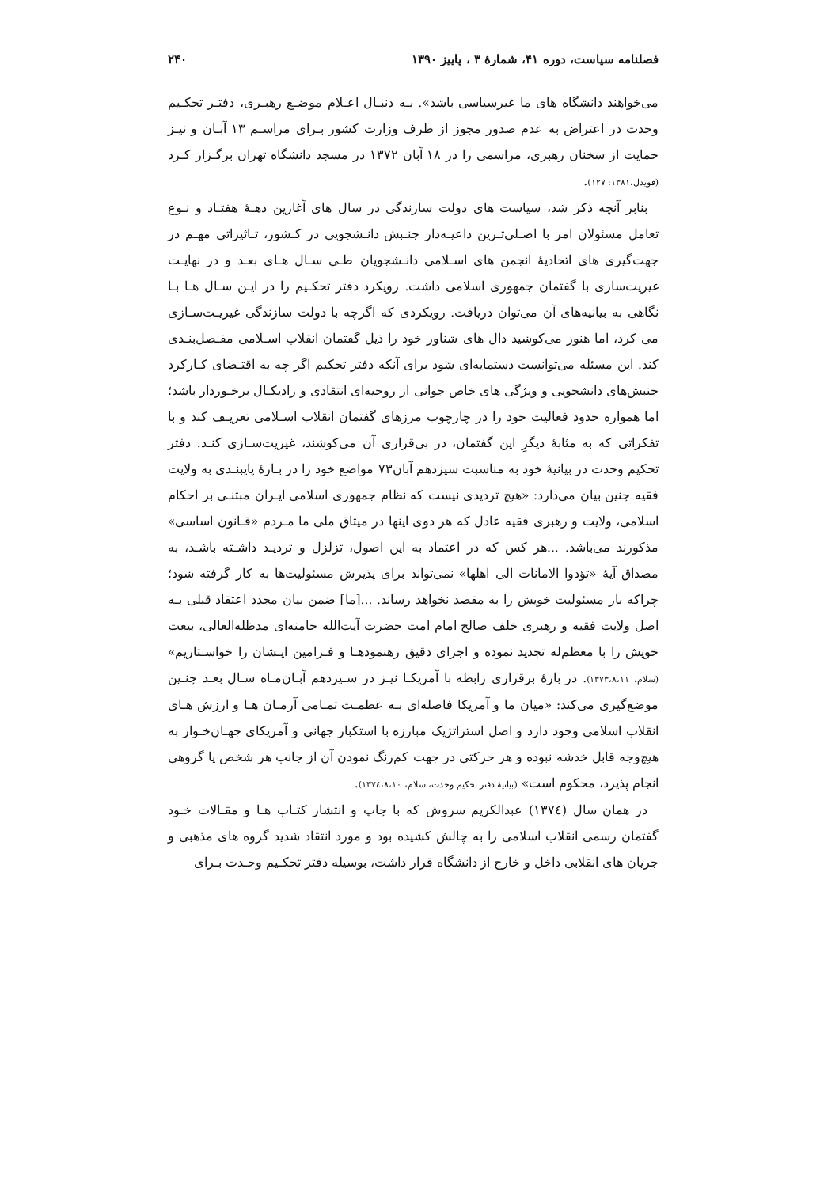فصلنامه سیاست، دوره ۴۱، شمارهٔ ۳ ، پاییز ۱۳۹۰ ۲۴۰
می‌خواهند دانشگاه های ما غیرسیاسی باشد». بـه دنبـال اعـلام موضـع رهبـری، دفتـر تحکـیم وحدت در اعتراض به عدم صدور مجوز از طرف وزارت کشور بـرای مراسـم ۱۳ آبـان و نیـز حمایت از سخنان رهبری، مراسمی را در ۱۸ آبان ۱۳۷۲ در مسجد دانشگاه تهران برگـزار کـرد (قویدل،۱۳۸۱: ۱۲۷).
بنابر آنچه ذکر شد، سیاست های دولت سازندگی در سال های آغازین دهـهٔ هفتـاد و نـوع تعامل مسئولان امر با اصـلی‌تـرین داعیـه‌دار جنـبش دانـشجویی در کـشور، تـاثیراتی مهـم در جهت‌گیری های اتحادیهٔ انجمن های اسـلامی دانـشجویان طـی سـال هـای بعـد و در نهایـت غیریت‌سازی با گفتمان جمهوری اسلامی داشت. رویکرد دفتر تحکـیم را در ایـن سـال هـا بـا نگاهی به بیانیه‌های آن می‌توان دریافت. رویکردی که اگرچه با دولت سازندگی غیریـت‌سـازی می کرد، اما هنوز می‌کوشید دال های شناور خود را ذیل گفتمان انقلاب اسـلامی مفـصل‌بنـدی کند. این مسئله می‌توانست دستمایه‌ای شود برای آنکه دفتر تحکیم اگر چه به اقتـضای کـارکرد جنبش‌های دانشجویی و ویژگی های خاص جوانی از روحیه‌ای انتقادی و رادیکـال برخـوردار باشد؛ اما همواره حدود فعالیت خود را در چارچوب مرزهای گفتمان انقلاب اسـلامی تعریـف کند و با تفکراتی که به مثابهٔ دیگرِ این گفتمان، در بی‌قراری آن می‌کوشند، غیریت‌سـازی کنـد. دفتر تحکیم وحدت در بیانیهٔ خود به مناسبت سیزدهم آبان۷۳ مواضع خود را در بـارهٔ پایبنـدی به ولایت فقیه چنین بیان می‌دارد: «هیچ تردیدی نیست که نظام جمهوری اسلامی ایـران مبتنـی بر احکام اسلامی، ولایت و رهبری فقیه عادل که هر دوی اینها در میثاق ملی ما مـردم «قـانون اساسی» مذکورند می‌باشد. ...هر کس که در اعتماد به این اصول، تزلزل و تردیـد داشـته باشـد، به مصداق آیهٔ «تؤدوا الامانات الی اهلها» نمی‌تواند برای پذیرش مسئولیت‌ها به کار گرفته شود؛ چراکه بار مسئولیت خویش را به مقصد نخواهد رساند. ...[ما] ضمن بیان مجدد اعتقاد قبلی بـه اصل ولایت فقیه و رهبری خلف صالح امام امت حضرت آیت‌الله خامنه‌ای مدظله‌العالی، بیعت خویش را با معظم‌له تجدید نموده و اجرای دقیق رهنمودهـا و فـرامین ایـشان را خواسـتاریم» (سلام، ۱۳۷۳،۸،۱۱). در بارهٔ برقراری رابطه با آمریکـا نیـز در سـیزدهم آبـان‌مـاه سـال بعـد چنـین موضع‌گیری می‌کند: «میان ما و آمریکا فاصله‌ای بـه عظمـت تمـامی آرمـان هـا و ارزش هـای انقلاب اسلامی وجود دارد و اصل استراتژیک مبارزه با استکبار جهانی و آمریکای جهـان‌خـوار به هیچ‌وجه قابل خدشه نبوده و هر حرکتی در جهت کم‌رنگ نمودن آن از جانب هر شخص یا گروهی انجام پذیرد، محکوم است» (بیانیهٔ دفتر تحکیم وحدت، سلام، ۱۳۷٤،۸،۱۰).
در همان سال (۱۳۷٤) عبدالکریم سروش که با چاپ و انتشار کتـاب هـا و مقـالات خـود گفتمان رسمی انقلاب اسلامی را به چالش کشیده بود و مورد انتقاد شدید گروه های مذهبی و جریان های انقلابی داخل و خارج از دانشگاه قرار داشت، بوسیله دفتر تحکـیم وحـدت بـرای